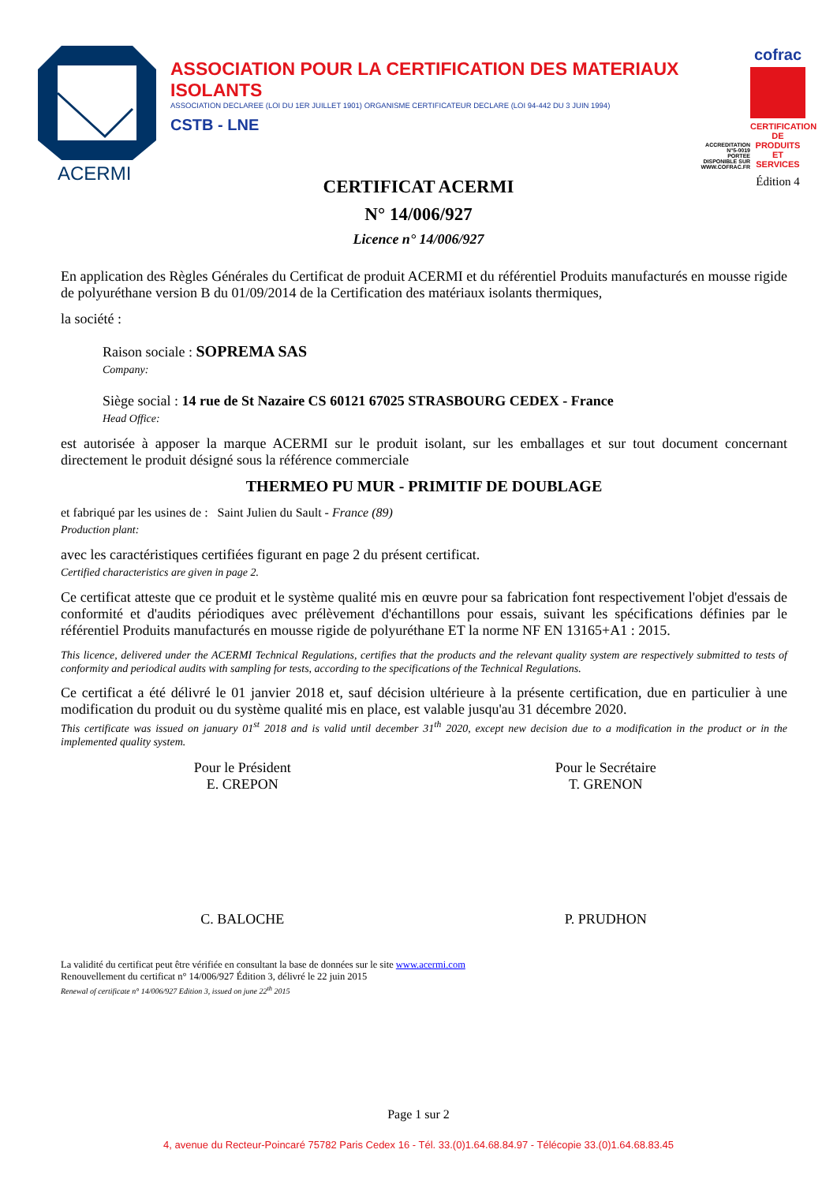ACERMI
ASSOCIATION POUR LA CERTIFICATION DES MATERIAUX ISOLANTS
ASSOCIATION DECLAREE (LOI DU 1ER JUILLET 1901) ORGANISME CERTIFICATEUR DECLARE (LOI 94-442 DU 3 JUIN 1994)
CSTB - LNE
ACCREDITATION
N°5-0019
PORTEE
DISPONIBLE SUR
WWW.COFRAC.FR
cofrac
CERTIFICATION DE PRODUITS ET SERVICES
Édition 4
CERTIFICAT ACERMI
N° 14/006/927
Licence n° 14/006/927
En application des Règles Générales du Certificat de produit ACERMI et du référentiel Produits manufacturés en mousse rigide de polyuréthane version B du 01/09/2014 de la Certification des matériaux isolants thermiques,
la société :
Raison sociale : SOPREMA SAS
Company:
Siège social : 14 rue de St Nazaire CS 60121 67025 STRASBOURG CEDEX - France
Head Office:
est autorisée à apposer la marque ACERMI sur le produit isolant, sur les emballages et sur tout document concernant directement le produit désigné sous la référence commerciale
THERMEO PU MUR - PRIMITIF DE DOUBLAGE
et fabriqué par les usines de : Saint Julien du Sault - France (89)
Production plant:
avec les caractéristiques certifiées figurant en page 2 du présent certificat.
Certified characteristics are given in page 2.
Ce certificat atteste que ce produit et le système qualité mis en œuvre pour sa fabrication font respectivement l'objet d'essais de conformité et d'audits périodiques avec prélèvement d'échantillons pour essais, suivant les spécifications définies par le référentiel Produits manufacturés en mousse rigide de polyuréthane ET la norme NF EN 13165+A1 : 2015.
This licence, delivered under the ACERMI Technical Regulations, certifies that the products and the relevant quality system are respectively submitted to tests of conformity and periodical audits with sampling for tests, according to the specifications of the Technical Regulations.
Ce certificat a été délivré le 01 janvier 2018 et, sauf décision ultérieure à la présente certification, due en particulier à une modification du produit ou du système qualité mis en place, est valable jusqu'au 31 décembre 2020.
This certificate was issued on january 01<sup>st</sup> 2018 and is valid until december 31<sup>th</sup> 2020, except new decision due to a modification in the product or in the implemented quality system.
Pour le Président
E. CREPON
C. BALOCHE
Pour le Secrétaire
T. GRENON
P. PRUDHON
La validité du certificat peut être vérifiée en consultant la base de données sur le site www.acermi.com
Renouvellement du certificat n° 14/006/927 Édition 3, délivré le 22 juin 2015
Renewal of certificate n° 14/006/927 Edition 3, issued on june 22<sup>th</sup> 2015
Page 1 sur 2
4, avenue du Recteur-Poincaré 75782 Paris Cedex 16 - Tél. 33.(0)1.64.68.84.97 - Télécopie 33.(0)1.64.68.83.45